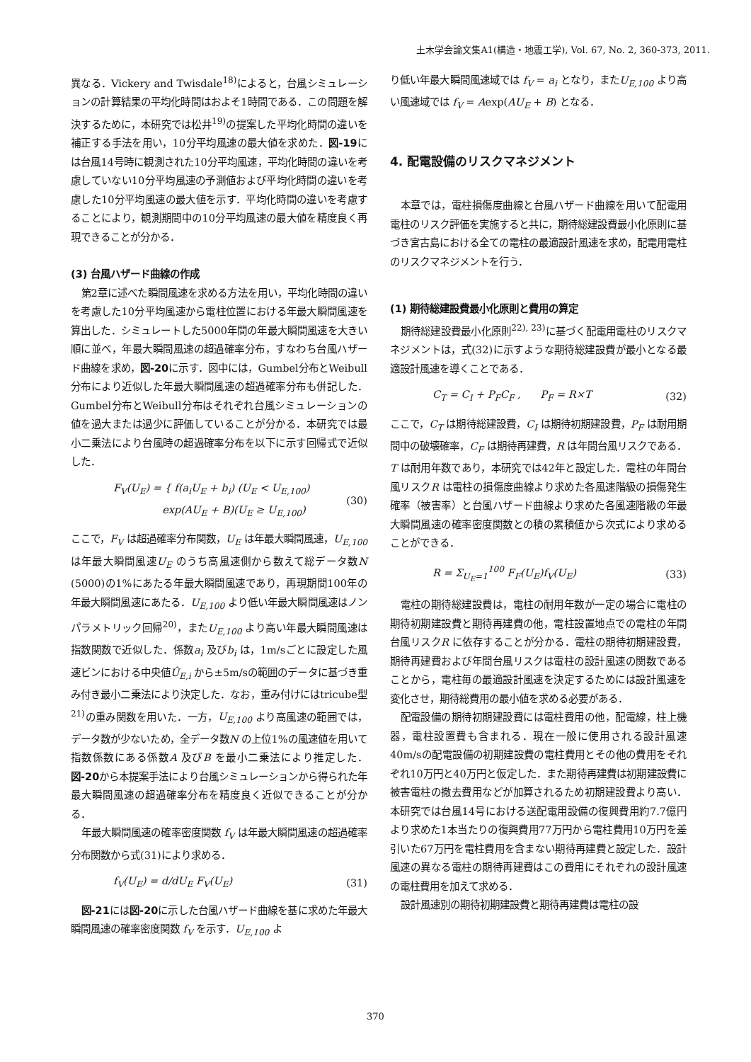土木学会論文集A1(構造・地震工学), Vol. 67, No. 2, 360-373, 2011.
異なる．Vickery and Twisdale<sup>18)</sup>によると，台風シミュレーションの計算結果の平均化時間はおよそ1時間である．この問題を解決するために，本研究では松井<sup>19)</sup>の提案した平均化時間の違いを補正する手法を用い，10分平均風速の最大値を求めた．図-19には台風14号時に観測された10分平均風速，平均化時間の違いを考慮していない10分平均風速の予測値および平均化時間の違いを考慮した10分平均風速の最大値を示す．平均化時間の違いを考慮することにより，観測期間中の10分平均風速の最大値を精度良く再現できることが分かる．
(3) 台風ハザード曲線の作成
第2章に述べた瞬間風速を求める方法を用い，平均化時間の違いを考慮した10分平均風速から電柱位置における年最大瞬間風速を算出した．シミュレートした5000年間の年最大瞬間風速を大きい順に並べ，年最大瞬間風速の超過確率分布，すなわち台風ハザード曲線を求め，図-20に示す．図中には，Gumbel分布とWeibull分布により近似した年最大瞬間風速の超過確率分布も併記した．Gumbel分布とWeibull分布はそれぞれ台風シミュレーションの値を過大または過少に評価していることが分かる．本研究では最小二乗法により台風時の超過確率分布を以下に示す回帰式で近似した．
F<sub>V</sub>(U<sub>E</sub>) = { f(a<sub>i</sub>U<sub>E</sub> + b<sub>i</sub>) (U<sub>E</sub> < U<sub>E,100</sub>)
exp(AU<sub>E</sub> + B)(U<sub>E</sub> ≥ U<sub>E,100</sub>) (30)
ここで，F<sub>V</sub> は超過確率分布関数，U<sub>E</sub> は年最大瞬間風速，U<sub>E,100</sub> は年最大瞬間風速U<sub>E</sub> のうち高風速側から数えて総データ数N (5000)の1%にあたる年最大瞬間風速であり，再現期間100年の年最大瞬間風速にあたる．U<sub>E,100</sub> より低い年最大瞬間風速はノンパラメトリック回帰<sup>20)</sup>，またU<sub>E,100</sub> より高い年最大瞬間風速は指数関数で近似した．係数a<sub>i</sub> 及びb<sub>i</sub> は，1m/sごとに設定した風速ビンにおける中央値Û<sub>E,i</sub> から±5m/sの範囲のデータに基づき重み付き最小二乗法により決定した．なお，重み付けにはtricube型<sup>21)</sup>の重み関数を用いた．一方，U<sub>E,100</sub> より高風速の範囲では，データ数が少ないため，全データ数N の上位1%の風速値を用いて指数係数にある係数A 及びB を最小二乗法により推定した．図-20から本提案手法により台風シミュレーションから得られた年最大瞬間風速の超過確率分布を精度良く近似できることが分かる．
年最大瞬間風速の確率密度関数 f<sub>V</sub> は年最大瞬間風速の超過確率分布関数から式(31)により求める．
f<sub>V</sub>(U<sub>E</sub>) = d/dU<sub>E</sub> F<sub>V</sub>(U<sub>E</sub>) (31)
図-21には図-20に示した台風ハザード曲線を基に求めた年最大瞬間風速の確率密度関数 f<sub>V</sub> を示す．U<sub>E,100</sub> よ
り低い年最大瞬間風速域では f<sub>V</sub> = a<sub>i</sub> となり，またU<sub>E,100</sub> より高い風速域では f<sub>V</sub> = Aexp(AU<sub>E</sub> + B) となる．
4. 配電設備のリスクマネジメント
本章では，電柱損傷度曲線と台風ハザード曲線を用いて配電用電柱のリスク評価を実施すると共に，期待総建設費最小化原則に基づき宮古島における全ての電柱の最適設計風速を求め，配電用電柱のリスクマネジメントを行う．
(1) 期待総建設費最小化原則と費用の算定
期待総建設費最小化原則<sup>22), 23)</sup>に基づく配電用電柱のリスクマネジメントは，式(32)に示すような期待総建設費が最小となる最適設計風速を導くことである．
C<sub>T</sub> = C<sub>I</sub> + P<sub>F</sub>C<sub>F</sub> , P<sub>F</sub> = R×T (32)
ここで，C<sub>T</sub> は期待総建設費，C<sub>I</sub> は期待初期建設費，P<sub>F</sub> は耐用期間中の破壊確率，C<sub>F</sub> は期待再建費，R は年間台風リスクである．T は耐用年数であり，本研究では42年と設定した．電柱の年間台風リスクR は電柱の損傷度曲線より求めた各風速階級の損傷発生確率（被害率）と台風ハザード曲線より求めた各風速階級の年最大瞬間風速の確率密度関数との積の累積値から次式により求めることができる．
R = Σ<sub>U<sub>E</sub>=1</sub><sup>100</sup> F<sub>F</sub>(U<sub>E</sub>)f<sub>V</sub>(U<sub>E</sub>) (33)
電柱の期待総建設費は，電柱の耐用年数が一定の場合に電柱の期待初期建設費と期待再建費の他，電柱設置地点での電柱の年間台風リスクR に依存することが分かる．電柱の期待初期建設費，期待再建費および年間台風リスクは電柱の設計風速の関数であることから，電柱毎の最適設計風速を決定するためには設計風速を変化させ，期待総費用の最小値を求める必要がある．
配電設備の期待初期建設費には電柱費用の他，配電線，柱上機器，電柱設置費も含まれる．現在一般に使用される設計風速40m/sの配電設備の初期建設費の電柱費用とその他の費用をそれぞれ10万円と40万円と仮定した．また期待再建費は初期建設費に被害電柱の撤去費用などが加算されるため初期建設費より高い．本研究では台風14号における送配電用設備の復興費用約7.7億円より求めた1本当たりの復興費用77万円から電柱費用10万円を差引いた67万円を電柱費用を含まない期待再建費と設定した．設計風速の異なる電柱の期待再建費はこの費用にそれぞれの設計風速の電柱費用を加えて求める．
設計風速別の期待初期建設費と期待再建費は電柱の設
370